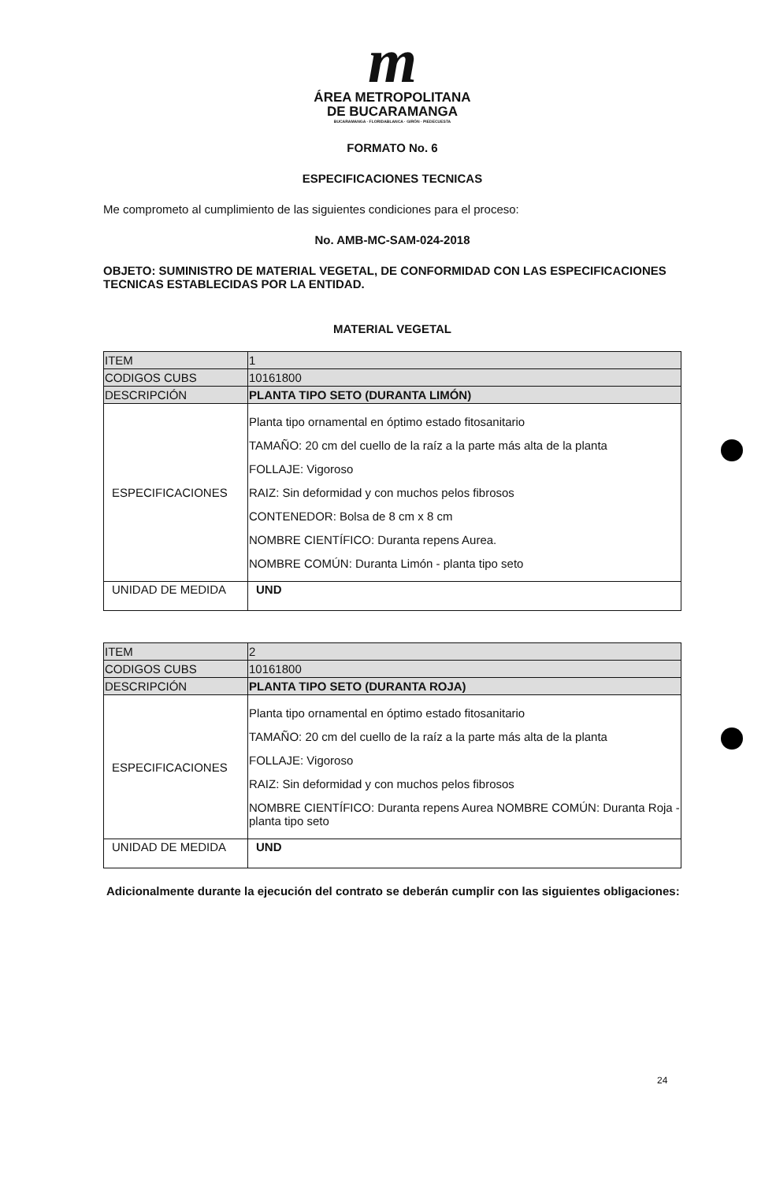m
ÁREA METROPOLITANA
DE BUCARAMANGA
BUCARAMANGA · FLORIDABLANCA · GIRÓN · PIEDECUESTA
FORMATO No. 6
ESPECIFICACIONES TECNICAS
Me comprometo al cumplimiento de las siguientes condiciones para el proceso:
No. AMB-MC-SAM-024-2018
OBJETO: SUMINISTRO DE MATERIAL VEGETAL, DE CONFORMIDAD CON LAS ESPECIFICACIONES TECNICAS ESTABLECIDAS POR LA ENTIDAD.
MATERIAL VEGETAL
| ITEM | 1 |
| CODIGOS CUBS | 10161800 |
| DESCRIPCIÓN | PLANTA TIPO SETO (DURANTA LIMÓN) |
| ESPECIFICACIONES | Planta tipo ornamental en óptimo estado fitosanitario TAMAÑO: 20 cm del cuello de la raíz a la parte más alta de la planta FOLLAJE: Vigoroso RAIZ: Sin deformidad y con muchos pelos fibrosos CONTENEDOR: Bolsa de 8 cm x 8 cm NOMBRE CIENTÍFICO: Duranta repens Aurea. NOMBRE COMÚN: Duranta Limón - planta tipo seto |
| UNIDAD DE MEDIDA | UND |
| ITEM | 2 |
| CODIGOS CUBS | 10161800 |
| DESCRIPCIÓN | PLANTA TIPO SETO (DURANTA ROJA) |
| ESPECIFICACIONES | Planta tipo ornamental en óptimo estado fitosanitario TAMAÑO: 20 cm del cuello de la raíz a la parte más alta de la planta FOLLAJE: Vigoroso RAIZ: Sin deformidad y con muchos pelos fibrosos NOMBRE CIENTÍFICO: Duranta repens Aurea NOMBRE COMÚN: Duranta Roja - planta tipo seto |
| UNIDAD DE MEDIDA | UND |
Adicionalmente durante la ejecución del contrato se deberán cumplir con las siguientes obligaciones:
24